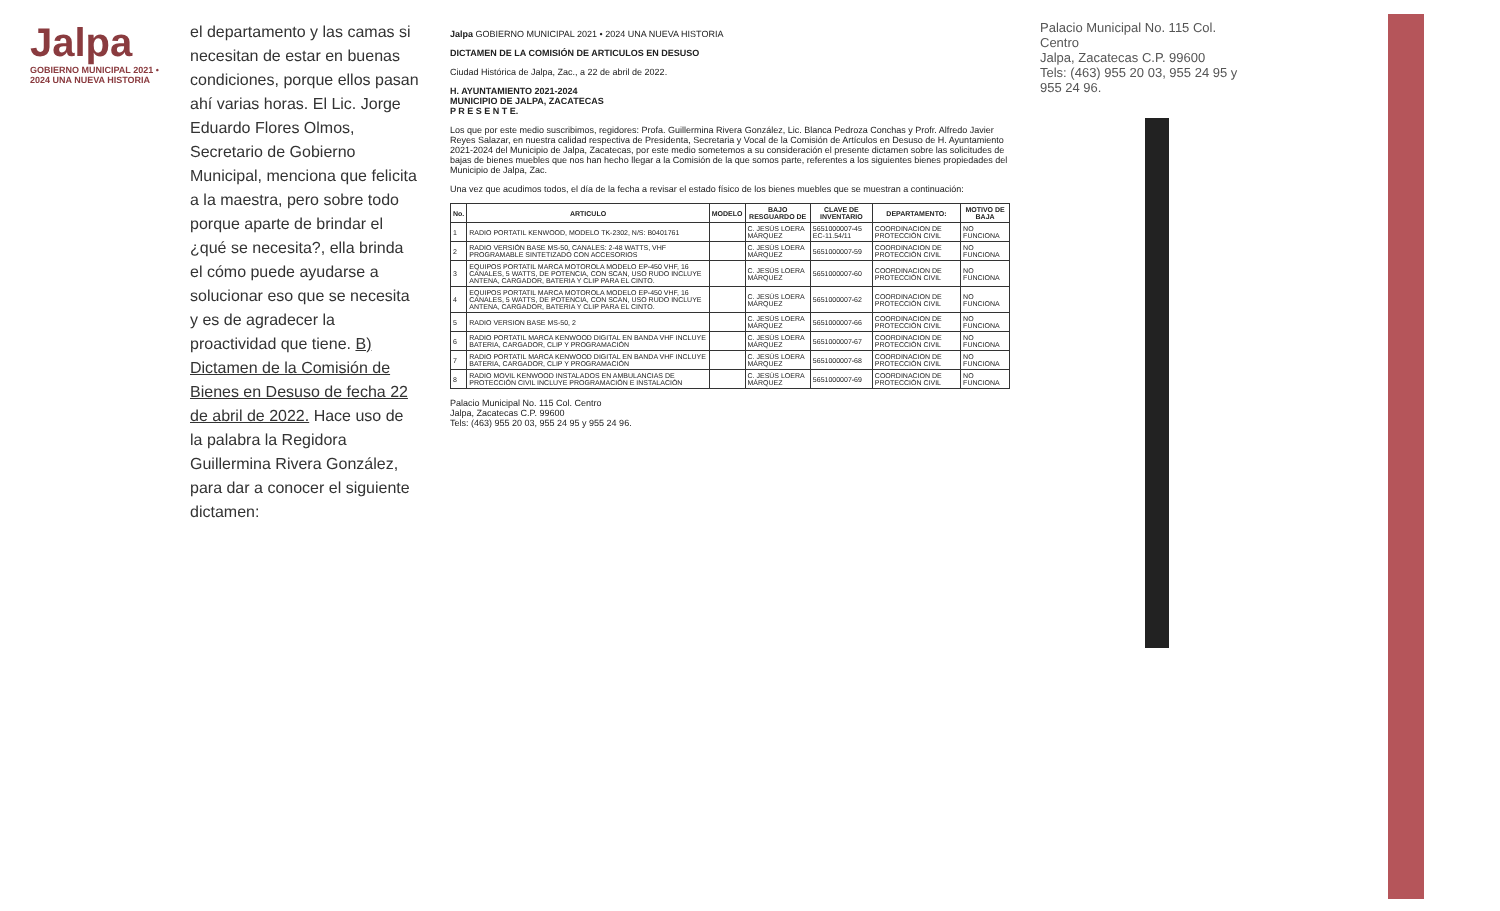Jalpa
GOBIERNO MUNICIPAL 2021 • 2024 UNA NUEVA HISTORIA
el departamento y las camas si necesitan de estar en buenas condiciones, porque ellos pasan ahí varias horas. El Lic. Jorge Eduardo Flores Olmos, Secretario de Gobierno Municipal, menciona que felicita a la maestra, pero sobre todo porque aparte de brindar el ¿qué se necesita?, ella brinda el cómo puede ayudarse a solucionar eso que se necesita y es de agradecer la proactividad que tiene. B) Dictamen de la Comisión de Bienes en Desuso de fecha 22 de abril de 2022. Hace uso de la palabra la Regidora Guillermina Rivera González, para dar a conocer el siguiente dictamen:
Jalpa GOBIERNO MUNICIPAL 2021 • 2024 UNA NUEVA HISTORIA
DICTAMEN DE LA COMISIÓN DE ARTICULOS EN DESUSO
Ciudad Histórica de Jalpa, Zac., a 22 de abril de 2022.
H. AYUNTAMIENTO 2021-2024
MUNICIPIO DE JALPA, ZACATECAS
P R E S E N T E.
Los que por este medio suscribimos, regidores: Profa. Guillermina Rivera González, Lic. Blanca Pedroza Conchas y Profr. Alfredo Javier Reyes Salazar, en nuestra calidad respectiva de Presidenta, Secretaria y Vocal de la Comisión de Artículos en Desuso de H. Ayuntamiento 2021-2024 del Municipio de Jalpa, Zacatecas, por este medio sometemos a su consideración el presente dictamen sobre las solicitudes de bajas de bienes muebles que nos han hecho llegar a la Comisión de la que somos parte, referentes a los siguientes bienes propiedades del Municipio de Jalpa, Zac.
Una vez que acudimos todos, el día de la fecha a revisar el estado físico de los bienes muebles que se muestran a continuación:
| No. | ARTICULO | MODELO | BAJO RESGUARDO DE | CLAVE DE INVENTARIO | DEPARTAMENTO: | MOTIVO DE BAJA |
| --- | --- | --- | --- | --- | --- | --- |
| 1 | RADIO PORTATIL KENWOOD, MODELO TK-2302, N/S: B0401761 | | C. JESÚS LOERA MÁRQUEZ | 5651000007-45 EC-11.54/11 | COORDINACION DE PROTECCIÓN CIVIL | NO FUNCIONA |
| 2 | RADIO VERSIÓN BASE MS-50, CANALES: 2-48 WATTS, VHF PROGRAMABLE SINTETIZADO CON ACCESORIOS | | C. JESÚS LOERA MÁRQUEZ | 5651000007-59 | COORDINACION DE PROTECCIÓN CIVIL | NO FUNCIONA |
| 3 | EQUIPOS PORTATIL MARCA MOTOROLA MODELO EP-450 VHF, 16 CANALES, 5 WATTS, DE POTENCIA, CON SCAN, USO RUDO INCLUYE ANTENA, CARGADOR, BATERIA Y CLIP PARA EL CINTO. | | C. JESÚS LOERA MÁRQUEZ | 5651000007-60 | COORDINACION DE PROTECCIÓN CIVIL | NO FUNCIONA |
| 4 | EQUIPOS PORTATIL MARCA MOTOROLA MODELO EP-450 VHF, 16 CANALES, 5 WATTS, DE POTENCIA, CON SCAN, USO RUDO INCLUYE ANTENA, CARGADOR, BATERIA Y CLIP PARA EL CINTO. | | C. JESÚS LOERA MÁRQUEZ | 5651000007-62 | COORDINACION DE PROTECCIÓN CIVIL | NO FUNCIONA |
| 5 | RADIO VERSION BASE MS-50, 2 | | C. JESÚS LOERA MÁRQUEZ | 5651000007-66 | COORDINACION DE PROTECCIÓN CIVIL | NO FUNCIONA |
| 6 | RADIO PORTATIL MARCA KENWOOD DIGITAL EN BANDA VHF INCLUYE BATERIA, CARGADOR, CLIP Y PROGRAMACIÓN | | C. JESÚS LOERA MÁRQUEZ | 5651000007-67 | COORDINACION DE PROTECCIÓN CIVIL | NO FUNCIONA |
| 7 | RADIO PORTATIL MARCA KENWOOD DIGITAL EN BANDA VHF INCLUYE BATERIA, CARGADOR, CLIP Y PROGRAMACIÓN | | C. JESÚS LOERA MÁRQUEZ | 5651000007-68 | COORDINACION DE PROTECCIÓN CIVIL | NO FUNCIONA |
| 8 | RADIO MOVIL KENWOOD INSTALADOS EN AMBULANCIAS DE PROTECCIÓN CIVIL INCLUYE PROGRAMACIÓN E INSTALACIÓN | | C. JESÚS LOERA MÁRQUEZ | 5651000007-69 | COORDINACION DE PROTECCIÓN CIVIL | NO FUNCIONA |
Palacio Municipal No. 115 Col. Centro
Jalpa, Zacatecas C.P. 99600
Tels: (463) 955 20 03, 955 24 95 y 955 24 96.
Palacio Municipal No. 115 Col. Centro
Jalpa, Zacatecas C.P. 99600
Tels: (463) 955 20 03, 955 24 95 y 955 24 96.